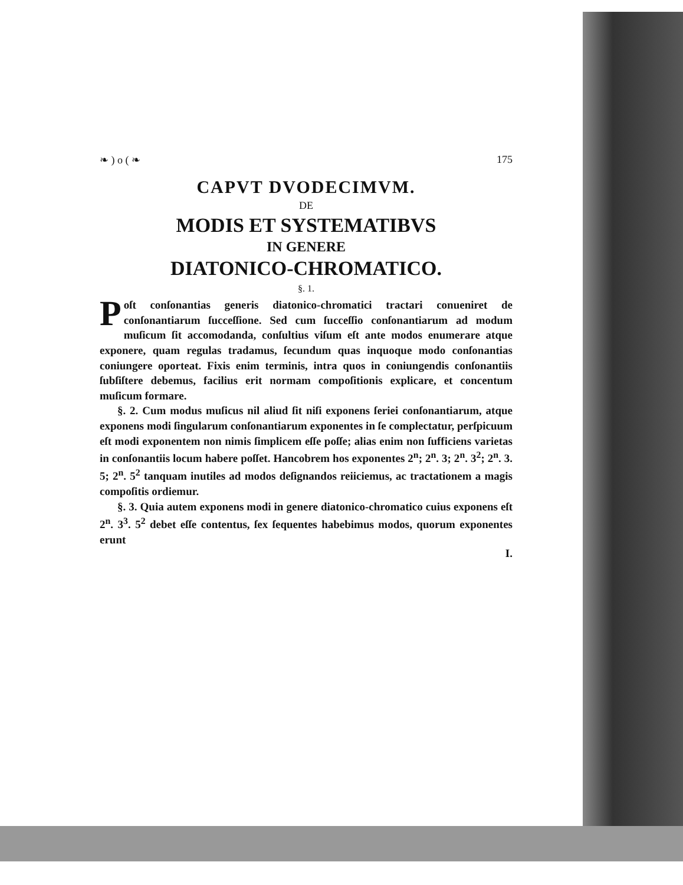❧ ) o ( ❧ 175
CAPVT DVODECIMVM.
DE
MODIS ET SYSTEMATIBVS
IN GENERE
DIATONICO-CHROMATICO.
§. 1.
Poſt conſonantias generis diatonico-chromatici tractari conueniret de conſonantiarum ſucceſſione. Sed cum ſucceſſio conſonantiarum ad modum muſicum ſit accomodanda, conſultius viſum eſt ante modos enumerare atque exponere, quam regulas tradamus, ſecundum quas inquoque modo conſonantias coniungere oporteat. Fixis enim terminis, intra quos in coniungendis conſonantiis ſubſiſtere debemus, facilius erit normam compoſitionis explicare, et concentum muſicum formare.
§. 2. Cum modus muſicus nil aliud ſit niſi exponens ſeriei conſonantiarum, atque exponens modi ſingularum conſonantiarum exponentes in ſe complectatur, perſpicuum eſt modi exponentem non nimis ſimplicem eſſe poſſe; alias enim non ſufficiens varietas in conſonantiis locum habere poſſet. Hancobrem hos exponentes 2<sup>n</sup>; 2<sup>n</sup>. 3; 2<sup>n</sup>. 3<sup>2</sup>; 2<sup>n</sup>. 3. 5; 2<sup>n</sup>. 5<sup>2</sup> tanquam inutiles ad modos deſignandos reiiciemus, ac tractationem a magis compoſitis ordiemur.
§. 3. Quia autem exponens modi in genere diatonico-chromatico cuius exponens eſt 2<sup>n</sup>. 3<sup>3</sup>. 5<sup>2</sup> debet eſſe contentus, ſex ſequentes habebimus modos, quorum exponentes erunt
I.